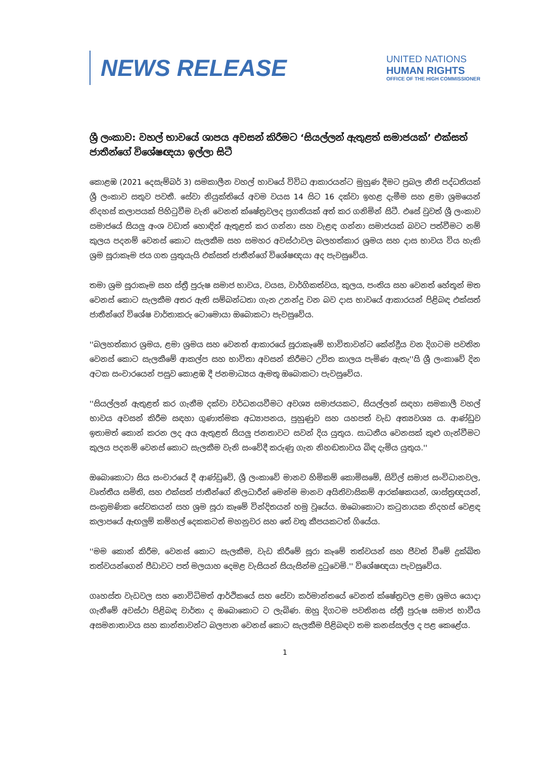NEWS RELEASE
UNITED NATIONS
HUMAN RIGHTS
OFFICE OF THE HIGH COMMISSIONER
ශ්‍රී ලංකාව: වහල් භාවයේ ශාපය අවසන් කිරීමට ‘සියල්ලන් ඇතුළත් සමාජයක්’ එක්සත් ජාතීන්ගේ විශේෂඥයා ඉල්ලා සිටී
කොළඹ (2021 දෙසැම්බර් 3) සමකාලීන වහල් භාවයේ විවිධ ආකාරයන්ට මුහුණ දීමට ප්‍රබල නීති පද්ධතියක් ශ්‍රී ලංකාව සතුව පවතී. සේවා නියුක්තියේ අවම වයස 14 සිට 16 දක්වා ඉහළ දැමීම සහ ළමා ශ්‍රමයෙන් නිදහස් කලාපයක් පිහිටුවීම වැනි වෙනත් ක්ෂේත්‍රවලද ප්‍රගතියක් අත් කර ගනිමින් සිටී. එසේ වුවත් ශ්‍රී ලංකාව සමාජයේ සියලු අංශ වඩාත් හොඳින් ඇතුළත් කර ගන්නා සහ වැළඳ ගන්නා සමාජයක් බවට පත්වීමට නම් කුලය පදනම් වෙනස් කොට සැලකීම සහ සමහර අවස්ථාවල බලහත්කාර ශ්‍රමය සහ දාස භාවය විය හැකි ශ්‍රම සූරාකෑම ජය ගත යුතුයැයි එක්සත් ජාතීන්ගේ විශේෂඥයා අද පැවසුවේය.
තමා ශ්‍රම සූරාකෑම සහ ස්ත්‍රී පුරුෂ සමාජ භාවය, වයස, වාර්ගිකත්වය, කුලය, පංතිය සහ වෙනත් හේතූන් මත වෙනස් කොට සැලකීම අතර ඇති සම්බන්ධතා ගැන උනන්දු වන බව දාස භාවයේ ආකාරයන් පිළිබඳ එක්සත් ජාතීන්ගේ විශේෂ වාර්තාකරු ටොමොයා ඔබොකටා පැවසුවේය.
''බලහත්කාර ශ්‍රමය, ළමා ශ්‍රමය සහ වෙනත් ආකාරයේ සූරාකෑමේ භාවිතාවන්ට කේන්ද්‍රීය වන දිගටම පවතින වෙනස් කොට සැලකීමේ ආකල්ප සහ භාවිතා අවසන් කිරීමට උචිත කාලය පැමිණ ඇතැ''යි ශ්‍රී ලංකාවේ දින අටක සංචාරයෙන් පසුව කොළඹ දී ජනමාධ්‍යය ඇමතූ ඔබොකටා පැවසුවේය.
''සියල්ලන් ඇතුළත් කර ගැනීම දක්වා වර්ධනයවීමට අවශ්‍ය සමාජයකට, සියල්ලන් සඳහා සමකාලී වහල් භාවය අවසන් කිරීම සඳහා ගුණාත්මක අධ්‍යාපනය, පුහුණුව සහ යහපත් වැඩ අත්‍යවශ්‍ය ය. ආණ්ඩුව ඉතාමත් කොන් කරන ලද අය ඇතුළත් සියලු ජනතාවට සවන් දිය යුතුය. සාධනීය වෙනසක් කුළු ගැන්වීමට කුලය පදනම් වෙනස් කොට සැලකීම වැනි සංවේදී කරුණු ගැන නිහඬතාවය බිඳ දැමිය යුතුය.''
ඔබොකොටා සිය සංචාරයේ දී ආණ්ඩුවේ, ශ්‍රී ලංකාවේ මානව හිමිකම් කොමිසමේ, සිවිල් සමාජ සංවිධානවල, වෘත්තීය සමිති, සහ එක්සත් ජාතීන්ගේ නිලධාරීන් මෙන්ම මානව අයිතිවාසිකම් ආරක්ෂකයන්, ශාස්ත්‍රඥයන්, සංක්‍රමණික සේවකයන් සහ ශ්‍රම සූරා කෑමේ වින්දිතයන් හමු වූයේය. ඔබොකොටා කටුනායක නිදහස් වෙළඳ කලාපයේ ඇඟලුම් කම්හල් දෙකකටත් මහනුවර සහ තේ වතු කීපයකටත් ගියේය.
''මම කොන් කිරීම, වෙනස් කොට සැලකීම, වැඩ කිරීමේ සූරා කෑමේ තත්වයන් සහ ජීවත් වීමේ දුක්ඛිත තත්වයන්ගෙන් පීඩාවට පත් මලයාහ දෙමළ වැසියන් සියැසින්ම දුටුවෙමි.'' විශේෂඥයා පැවසුවේය.
ගෘහස්ත වැඩවල සහ නොවිධිමත් ආර්ථිකයේ සහ සේවා කර්මාන්තයේ වෙනත් ක්ෂේත්‍රවල ළමා ශ්‍රමය යොදා ගැනීමේ අවස්ථා පිළිබඳ වාර්තා ද ඔබොකොට ට ලැබිණ. ඔහු දිගටම පවතිනස ස්ත්‍රී පුරුෂ සමාජ භාවීය අසමනාතාවය සහ කාන්තාවන්ට බලපාන වෙනස් කොට සැලකීම පිළිබඳව තම කනස්සල්ල ද පළ කෙළේය.
1